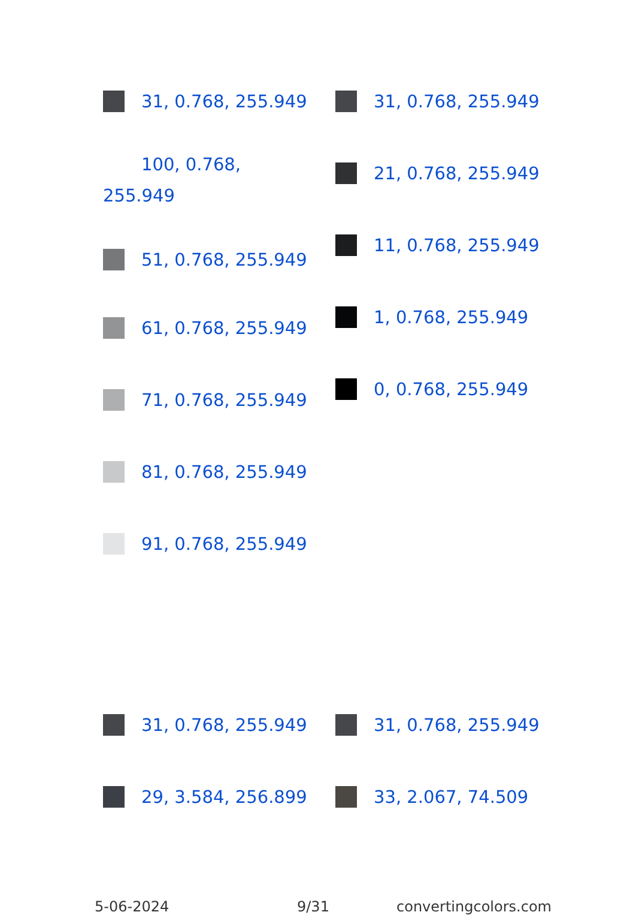31, 0.768, 255.949
100, 0.768,
255.949
51, 0.768, 255.949
61, 0.768, 255.949
71, 0.768, 255.949
81, 0.768, 255.949
91, 0.768, 255.949
31, 0.768, 255.949
21, 0.768, 255.949
11, 0.768, 255.949
1, 0.768, 255.949
0, 0.768, 255.949
31, 0.768, 255.949
29, 3.584, 256.899
31, 0.768, 255.949
33, 2.067, 74.509
5-06-2024 9/31 convertingcolors.com